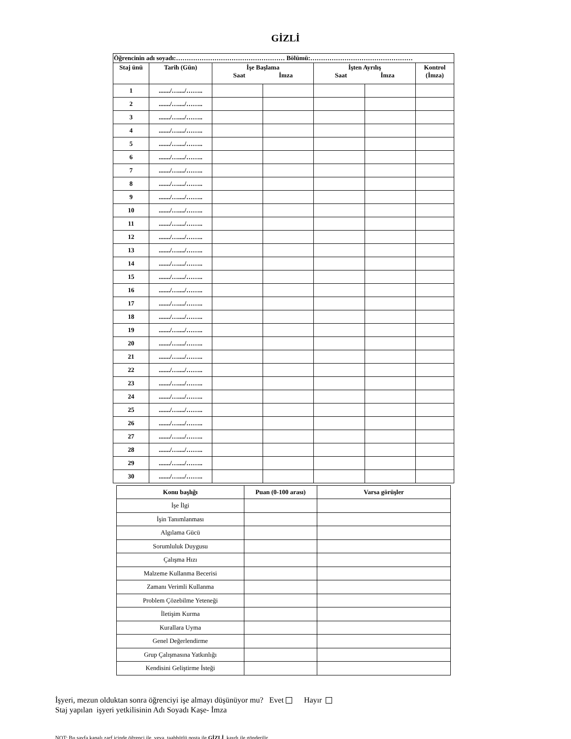GİZLİ
| Öğrencinin adı soyadı:…………………………………………… Bölümü:………………………………………… | | | | | | |
| --- | --- | --- | --- | --- | --- | --- |
| Staj ünü | Tarih (Gün) | İşe Başlama Saat İmza | | İşten Ayrılış Saat İmza | | Kontrol (İmza) |
| 1 | ......./…..../…….. | | | | | |
| 2 | ......./…..../…….. | | | | | |
| 3 | ......./…..../…….. | | | | | |
| 4 | ......./…..../…….. | | | | | |
| 5 | ......./…..../…….. | | | | | |
| 6 | ......./…..../…….. | | | | | |
| 7 | ......./…..../…….. | | | | | |
| 8 | ......./…..../…….. | | | | | |
| 9 | ......./…..../…….. | | | | | |
| 10 | ......./…..../…….. | | | | | |
| 11 | ......./…..../…….. | | | | | |
| 12 | ......./…..../…….. | | | | | |
| 13 | ......./…..../…….. | | | | | |
| 14 | ......./…..../…….. | | | | | |
| 15 | ......./…..../…….. | | | | | |
| 16 | ......./…..../…….. | | | | | |
| 17 | ......./…..../…….. | | | | | |
| 18 | ......./…..../…….. | | | | | |
| 19 | ......./…..../…….. | | | | | |
| 20 | ......./…..../…….. | | | | | |
| 21 | ......./…..../…….. | | | | | |
| 22 | ......./…..../…….. | | | | | |
| 23 | ......./…..../…….. | | | | | |
| 24 | ......./…..../…….. | | | | | |
| 25 | ......./…..../…….. | | | | | |
| 26 | ......./…..../…….. | | | | | |
| 27 | ......./…..../…….. | | | | | |
| 28 | ......./…..../…….. | | | | | |
| 29 | ......./…..../…….. | | | | | |
| 30 | ......./…..../…….. | | | | | |
| Konu başlığı | Puan (0-100 arası) | Varsa görüşler |
| --- | --- | --- |
| İşe İlgi | | |
| İşin Tanımlanması | | |
| Algılama Gücü | | |
| Sorumluluk Duygusu | | |
| Çalışma Hızı | | |
| Malzeme Kullanma Becerisi | | |
| Zamanı Verimli Kullanma | | |
| Problem Çözebilme Yeteneği | | |
| İletişim Kurma | | |
| Kurallara Uyma | | |
| Genel Değerlendirme | | |
| Grup Çalışmasına Yatkınlığı | | |
| Kendisini Geliştirme İsteği | | |
İşyeri, mezun olduktan sonra öğrenciyi işe almayı düşünüyor mu? Evet Hayır
Staj yapılan işyeri yetkilisinin Adı Soyadı Kaşe- İmza
NOT: Bu sayfa kapalı zarf içinde öğrenci ile veya taahhütlü posta ile GİZLİ kaydı ile gönderilir.